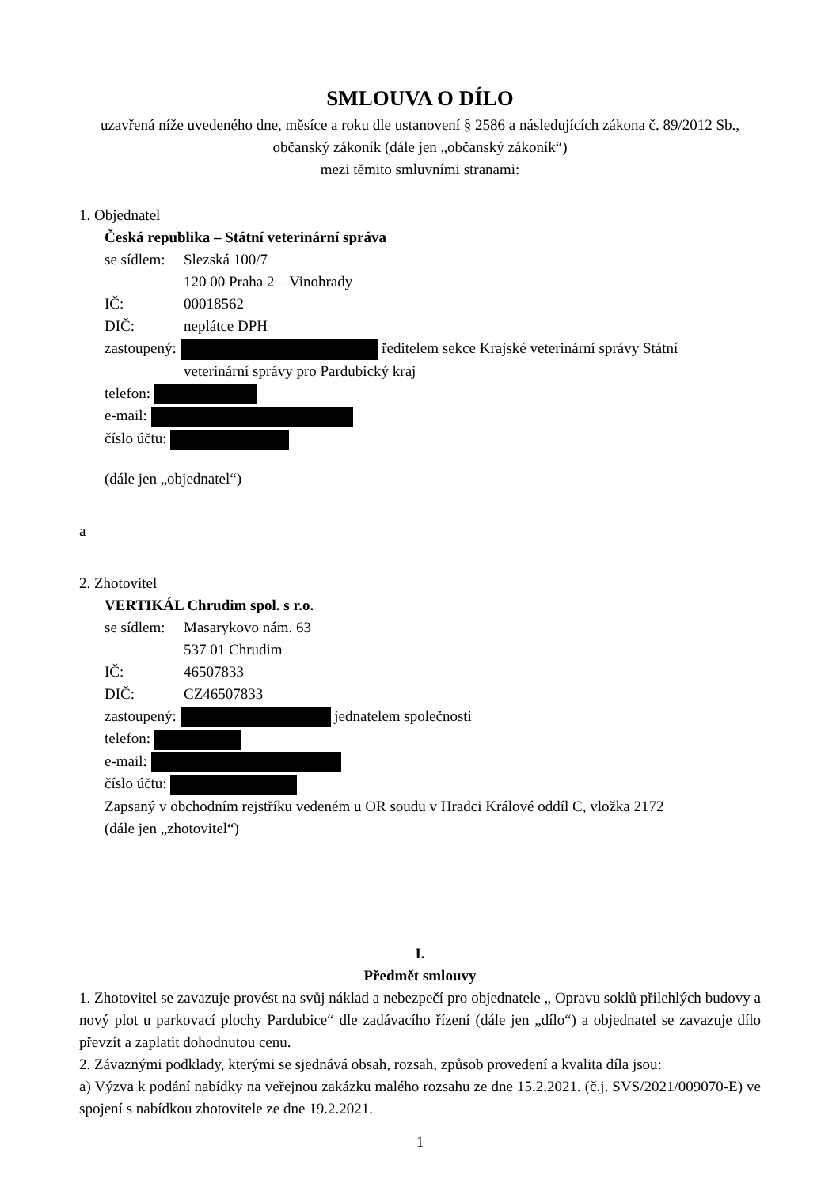SMLOUVA O DÍLO
uzavřená níže uvedeného dne, měsíce a roku dle ustanovení § 2586 a následujících zákona č. 89/2012 Sb., občanský zákoník (dále jen „občanský zákoník“)
mezi těmito smluvními stranami:
1. Objednatel
Česká republika – Státní veterinární správa
se sídlem: Slezská 100/7
120 00 Praha 2 – Vinohrady
IČ: 00018562
DIČ: neplátce DPH
zastoupený: ředitelem sekce Krajské veterinární správy Státní
veterinární správy pro Pardubický kraj
telefon:
e-mail:
číslo účtu:
(dále jen „objednatel“)
a
2. Zhotovitel
VERTIKÁL Chrudim spol. s r.o.
se sídlem: Masarykovo nám. 63
537 01 Chrudim
IČ: 46507833
DIČ: CZ46507833
zastoupený: jednatelem společnosti
telefon:
e-mail:
číslo účtu:
Zapsaný v obchodním rejstříku vedeném u OR soudu v Hradci Králové oddíl C, vložka 2172
(dále jen „zhotovitel“)
I.
Předmět smlouvy
1. Zhotovitel se zavazuje provést na svůj náklad a nebezpečí pro objednatele „ Opravu soklů přilehlých budovy a nový plot u parkovací plochy Pardubice“ dle zadávacího řízení (dále jen „dílo“) a objednatel se zavazuje dílo převzít a zaplatit dohodnutou cenu.
2. Závaznými podklady, kterými se sjednává obsah, rozsah, způsob provedení a kvalita díla jsou:
a) Výzva k podání nabídky na veřejnou zakázku malého rozsahu ze dne 15.2.2021. (č.j. SVS/2021/009070-E) ve spojení s nabídkou zhotovitele ze dne 19.2.2021.
1